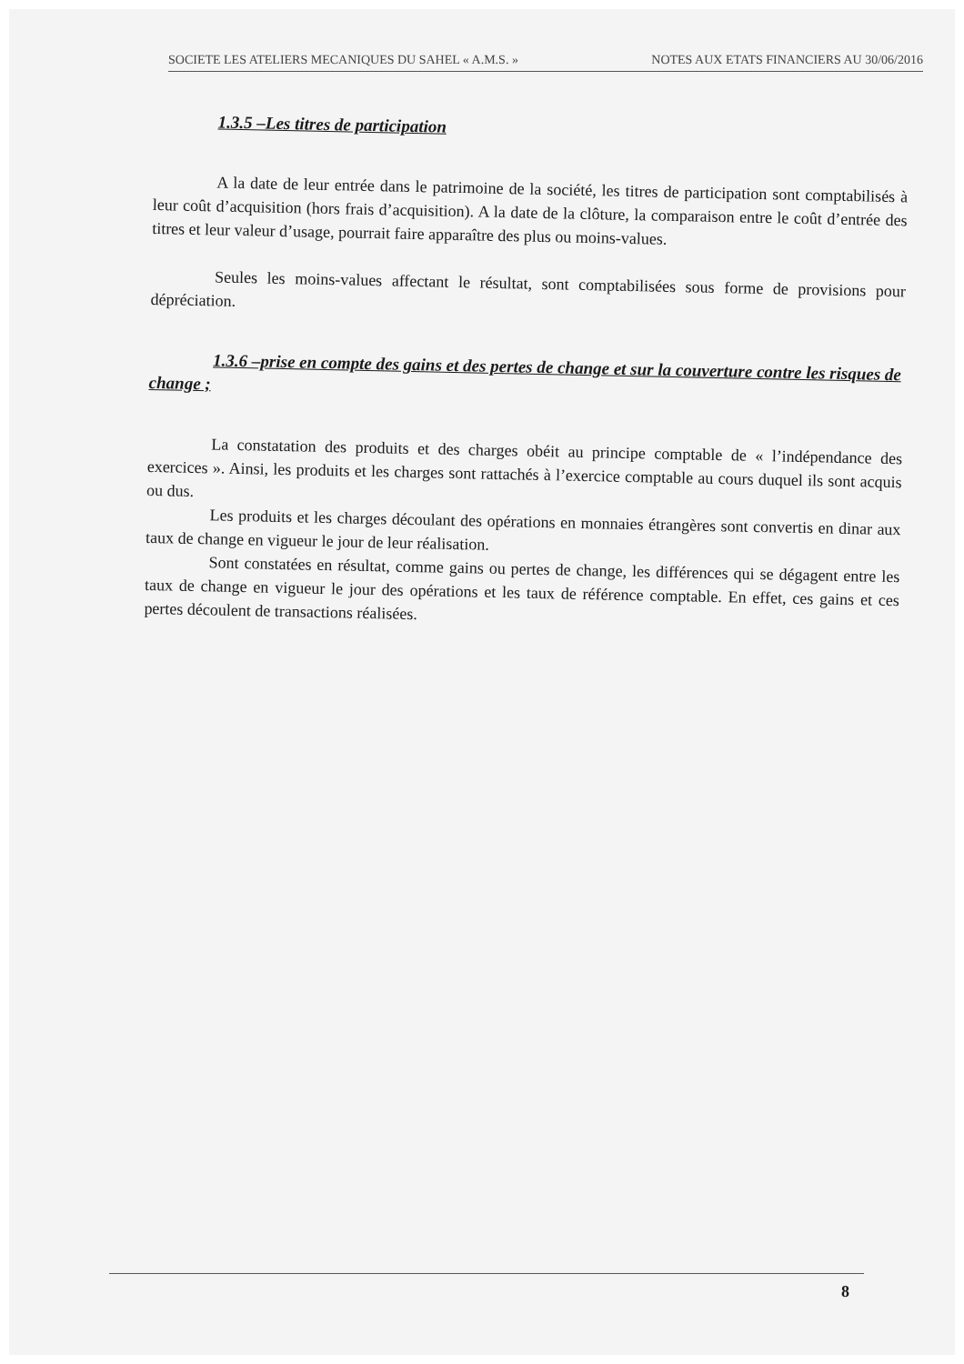SOCIETE LES ATELIERS MECANIQUES DU SAHEL « A.M.S. » NOTES AUX ETATS FINANCIERS AU 30/06/2016
1.3.5 –Les titres de participation
A la date de leur entrée dans le patrimoine de la société, les titres de participation sont comptabilisés à leur coût d’acquisition (hors frais d’acquisition). A la date de la clôture, la comparaison entre le coût d’entrée des titres et leur valeur d’usage, pourrait faire apparaître des plus ou moins-values.
Seules les moins-values affectant le résultat, sont comptabilisées sous forme de provisions pour dépréciation.
1.3.6 –prise en compte des gains et des pertes de change et sur la couverture contre les risques de change ;
La constatation des produits et des charges obéit au principe comptable de « l’indépendance des exercices ». Ainsi, les produits et les charges sont rattachés à l’exercice comptable au cours duquel ils sont acquis ou dus.
Les produits et les charges découlant des opérations en monnaies étrangères sont convertis en dinar aux taux de change en vigueur le jour de leur réalisation.
Sont constatées en résultat, comme gains ou pertes de change, les différences qui se dégagent entre les taux de change en vigueur le jour des opérations et les taux de référence comptable. En effet, ces gains et ces pertes découlent de transactions réalisées.
8